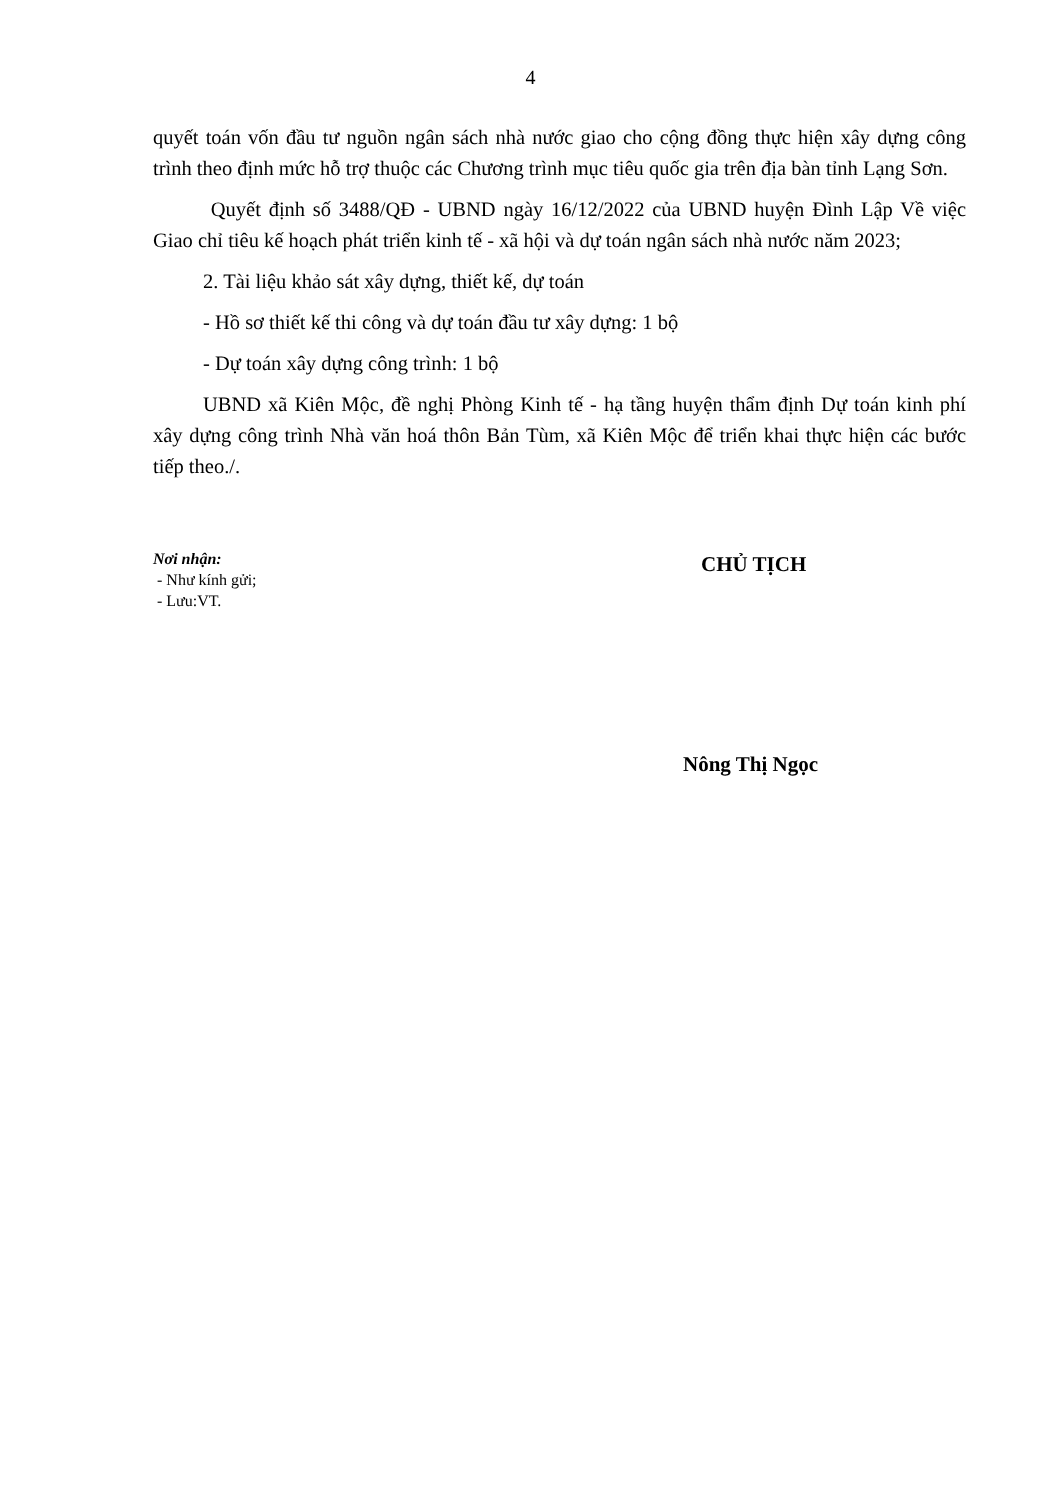4
quyết toán vốn đầu tư nguồn ngân sách nhà nước giao cho cộng đồng thực hiện xây dựng công trình theo định mức hỗ trợ thuộc các Chương trình mục tiêu quốc gia trên địa bàn tỉnh Lạng Sơn.
Quyết định số 3488/QĐ - UBND ngày 16/12/2022 của UBND huyện Đình Lập Về việc Giao chỉ tiêu kế hoạch phát triển kinh tế - xã hội và dự toán ngân sách nhà nước năm 2023;
2. Tài liệu khảo sát xây dựng, thiết kế, dự toán
- Hồ sơ thiết kế thi công và dự toán đầu tư xây dựng: 1 bộ
- Dự toán xây dựng công trình: 1 bộ
UBND xã Kiên Mộc, đề nghị Phòng Kinh tế - hạ tầng huyện thẩm định Dự toán kinh phí xây dựng công trình Nhà văn hoá thôn Bản Tùm, xã Kiên Mộc để triển khai thực hiện các bước tiếp theo./.
Nơi nhận:
- Như kính gửi;
- Lưu:VT.
CHỦ TỊCH
Nông Thị Ngọc